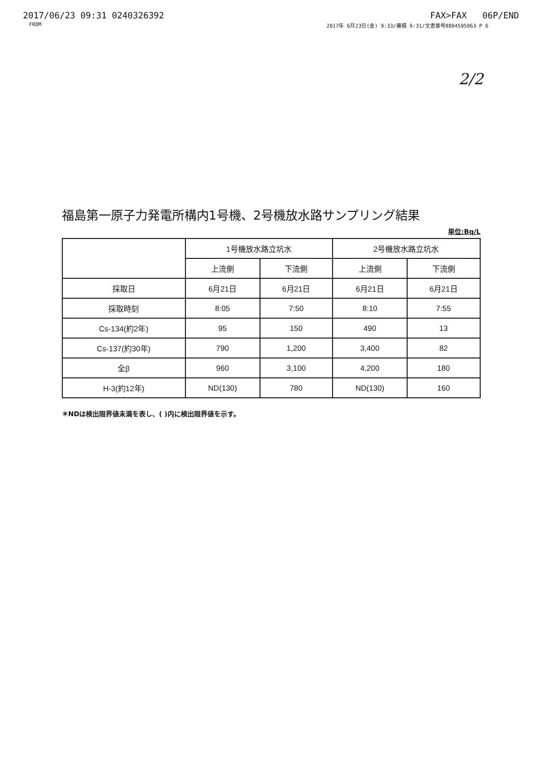2017/06/23 09:31 0240326392 FAX>FAX 06P/END
FROM 2017年 6月23日(金) 9:33/審積 9:31/文書番号8804595963 P 6
2/2
福島第一原子力発電所構内1号機、2号機放水路サンプリング結果
単位:Bq/L
| | 1号機放水路立坑水 | | 2号機放水路立坑水 | |
| --- | --- | --- | --- | --- |
| | 上流側 | 下流側 | 上流側 | 下流側 |
| 採取日 | 6月21日 | 6月21日 | 6月21日 | 6月21日 |
| 採取時刻 | 8:05 | 7:50 | 8:10 | 7:55 |
| Cs-134(約2年) | 95 | 150 | 490 | 13 |
| Cs-137(約30年) | 790 | 1,200 | 3,400 | 82 |
| 全β | 960 | 3,100 | 4,200 | 180 |
| H-3(約12年) | ND(130) | 780 | ND(130) | 160 |
＊NDは検出限界値未満を表し、( )内に検出限界値を示す。